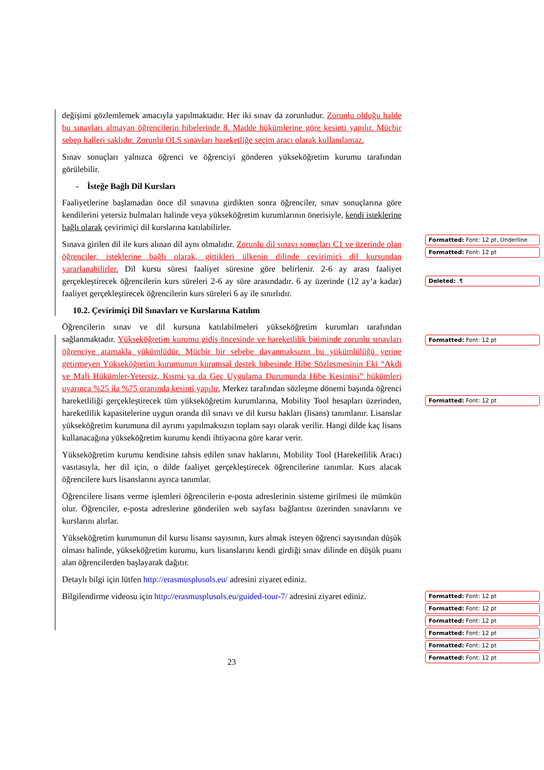değişimi gözlemlemek amacıyla yapılmaktadır. Her iki sınav da zorunludur. Zorunlu olduğu halde bu sınavları almayan öğrencilerin hibelerinde 8. Madde hükümlerine göre kesinti yapılır. Mücbir sebep halleri saklıdır. Zorunlu OLS sınavları hareketliğe seçim aracı olarak kullanılamaz.
Sınav sonuçları yalnızca öğrenci ve öğrenciyi gönderen yükseköğretim kurumu tarafından görülebilir.
- İsteğe Bağlı Dil Kursları
Faaliyetlerine başlamadan önce dil sınavına girdikten sonra öğrenciler, sınav sonuçlarına göre kendilerini yetersiz bulmaları halinde veya yükseköğretim kurumlarının önerisiyle, kendi isteklerine bağlı olarak çevirimiçi dil kurslarına katılabilirler.
Sınava girilen dil ile kurs alınan dil aynı olmalıdır. Zorunlu dil sınavı sonuçları C1 ve üzerinde olan öğrenciler, isteklerine bağlı olarak, gittikleri ülkenin dilinde çevirimiçi dil kursundan yararlanabilirler. Dil kursu süresi faaliyet süresine göre belirlenir. 2-6 ay arası faaliyet gerçekleştirecek öğrencilerin kurs süreleri 2-6 ay süre arasındadır. 6 ay üzerinde (12 ay’a kadar) faaliyet gerçekleştirecek öğrencilerin kurs süreleri 6 ay ile sınırlıdır.
10.2. Çevirimiçi Dil Sınavları ve Kurslarına Katılım
Öğrencilerin sınav ve dil kursuna katılabilmeleri yükseköğretim kurumları tarafından sağlanmaktadır. Yükseköğretim kurumu gidiş öncesinde ve hareketlilik bitiminde zorunlu sınavları öğrenciye atamakla yükümlüdür. Mücbir bir sebebe dayanmaksızın bu yükümlülüğü yerine getirmeyen Yükseköğretim kurumunun kurumsal destek hibesinde Hibe Sözleşmesinin Eki “Akdi ve Mali Hükümler-Yetersiz, Kısmi ya da Geç Uygulama Durumunda Hibe Kesintisi” hükümleri uyarınca %25 ila %75 oranında kesinti yapılır. Merkez tarafından sözleşme dönemi başında öğrenci hareketliliği gerçekleştirecek tüm yükseköğretim kurumlarına, Mobility Tool hesapları üzerinden, hareketlilik kapasitelerine uygun oranda dil sınavı ve dil kursu hakları (lisans) tanımlanır. Lisanslar yükseköğretim kurumuna dil ayrımı yapılmaksızın toplam sayı olarak verilir. Hangi dilde kaç lisans kullanacağına yükseköğretim kurumu kendi ihtiyacına göre karar verir.
Yükseköğretim kurumu kendisine tahsis edilen sınav haklarını, Mobility Tool (Hareketlilik Aracı) vasıtasıyla, her dil için, o dilde faaliyet gerçekleştirecek öğrencilerine tanımlar. Kurs alacak öğrencilere kurs lisanslarını ayrıca tanımlar.
Öğrencilere lisans verme işlemleri öğrencilerin e-posta adreslerinin sisteme girilmesi ile mümkün olur. Öğrenciler, e-posta adreslerine gönderilen web sayfası bağlantısı üzerinden sınavlarını ve kurslarını alırlar.
Yükseköğretim kurumunun dil kursu lisansı sayısının, kurs almak isteyen öğrenci sayısından düşük olması halinde, yükseköğretim kurumu, kurs lisanslarını kendi girdiği sınav dilinde en düşük puanı alan öğrencilerden başlayarak dağıtır.
Detaylı bilgi için lütfen http://erasmusplusols.eu/ adresini ziyaret ediniz.
Bilgilendirme videosu için http://erasmusplusols.eu/guided-tour-7/ adresini ziyaret ediniz.
Formatted: Font: 12 pt, Underline
Formatted: Font: 12 pt
Deleted: .¶
Formatted: Font: 12 pt
Formatted: Font: 12 pt
Formatted: Font: 12 pt
Formatted: Font: 12 pt
Formatted: Font: 12 pt
Formatted: Font: 12 pt
Formatted: Font: 12 pt
Formatted: Font: 12 pt
23